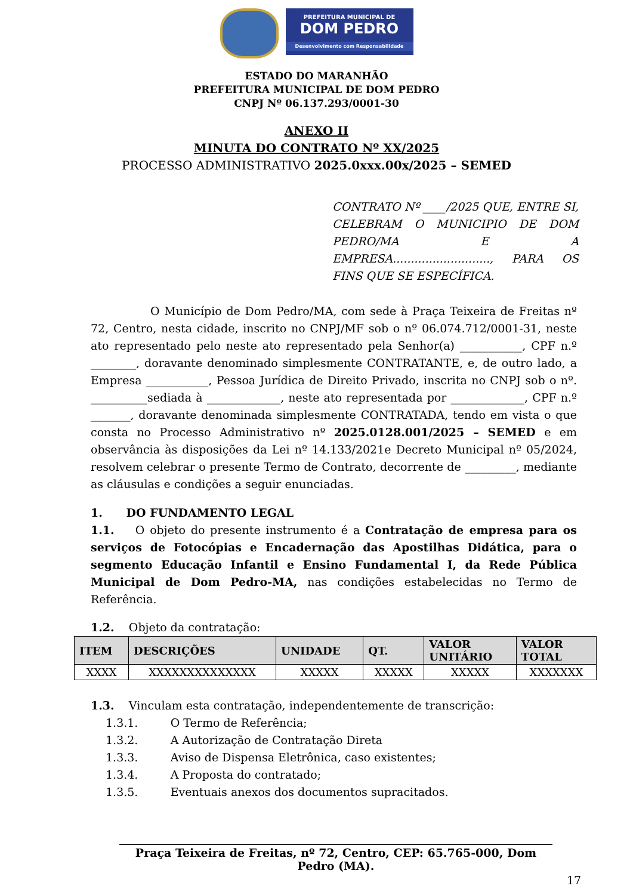PREFEITURA MUNICIPAL DE
DOM PEDRO
Desenvolvimento com Responsabilidade
ESTADO DO MARANHÃO
PREFEITURA MUNICIPAL DE DOM PEDRO
CNPJ Nº 06.137.293/0001-30
ANEXO II
MINUTA DO CONTRATO Nº XX/2025
PROCESSO ADMINISTRATIVO 2025.0xxx.00x/2025 – SEMED
CONTRATO Nº ____/2025 QUE, ENTRE SI, CELEBRAM O MUNICIPIO DE DOM PEDRO/MA E A EMPRESA..........................., PARA OS FINS QUE SE ESPECÍFICA.
O Município de Dom Pedro/MA, com sede à Praça Teixeira de Freitas nº 72, Centro, nesta cidade, inscrito no CNPJ/MF sob o nº 06.074.712/0001-31, neste ato representado pelo neste ato representado pela Senhor(a) ___________, CPF n.º ________, doravante denominado simplesmente CONTRATANTE, e, de outro lado, a Empresa ___________, Pessoa Jurídica de Direito Privado, inscrita no CNPJ sob o nº. __________sediada à _____________, neste ato representada por _____________, CPF n.º _______, doravante denominada simplesmente CONTRATADA, tendo em vista o que consta no Processo Administrativo nº 2025.0128.001/2025 – SEMED e em observância às disposições da Lei nº 14.133/2021e Decreto Municipal nº 05/2024, resolvem celebrar o presente Termo de Contrato, decorrente de _________, mediante as cláusulas e condições a seguir enunciadas.
1. DO FUNDAMENTO LEGAL
1.1. O objeto do presente instrumento é a Contratação de empresa para os serviços de Fotocópias e Encadernação das Apostilhas Didática, para o segmento Educação Infantil e Ensino Fundamental I, da Rede Pública Municipal de Dom Pedro-MA, nas condições estabelecidas no Termo de Referência.
1.2. Objeto da contratação:
| ITEM | DESCRIÇÕES | UNIDADE | QT. | VALOR UNITÁRIO | VALOR TOTAL |
| --- | --- | --- | --- | --- | --- |
| XXXX | XXXXXXXXXXXXXX | XXXXX | XXXXX | XXXXX | XXXXXXX |
1.3. Vinculam esta contratação, independentemente de transcrição:
1.3.1. O Termo de Referência;
1.3.2. A Autorização de Contratação Direta
1.3.3. Aviso de Dispensa Eletrônica, caso existentes;
1.3.4. A Proposta do contratado;
1.3.5. Eventuais anexos dos documentos supracitados.
Praça Teixeira de Freitas, nº 72, Centro, CEP: 65.765-000, Dom Pedro (MA).
17